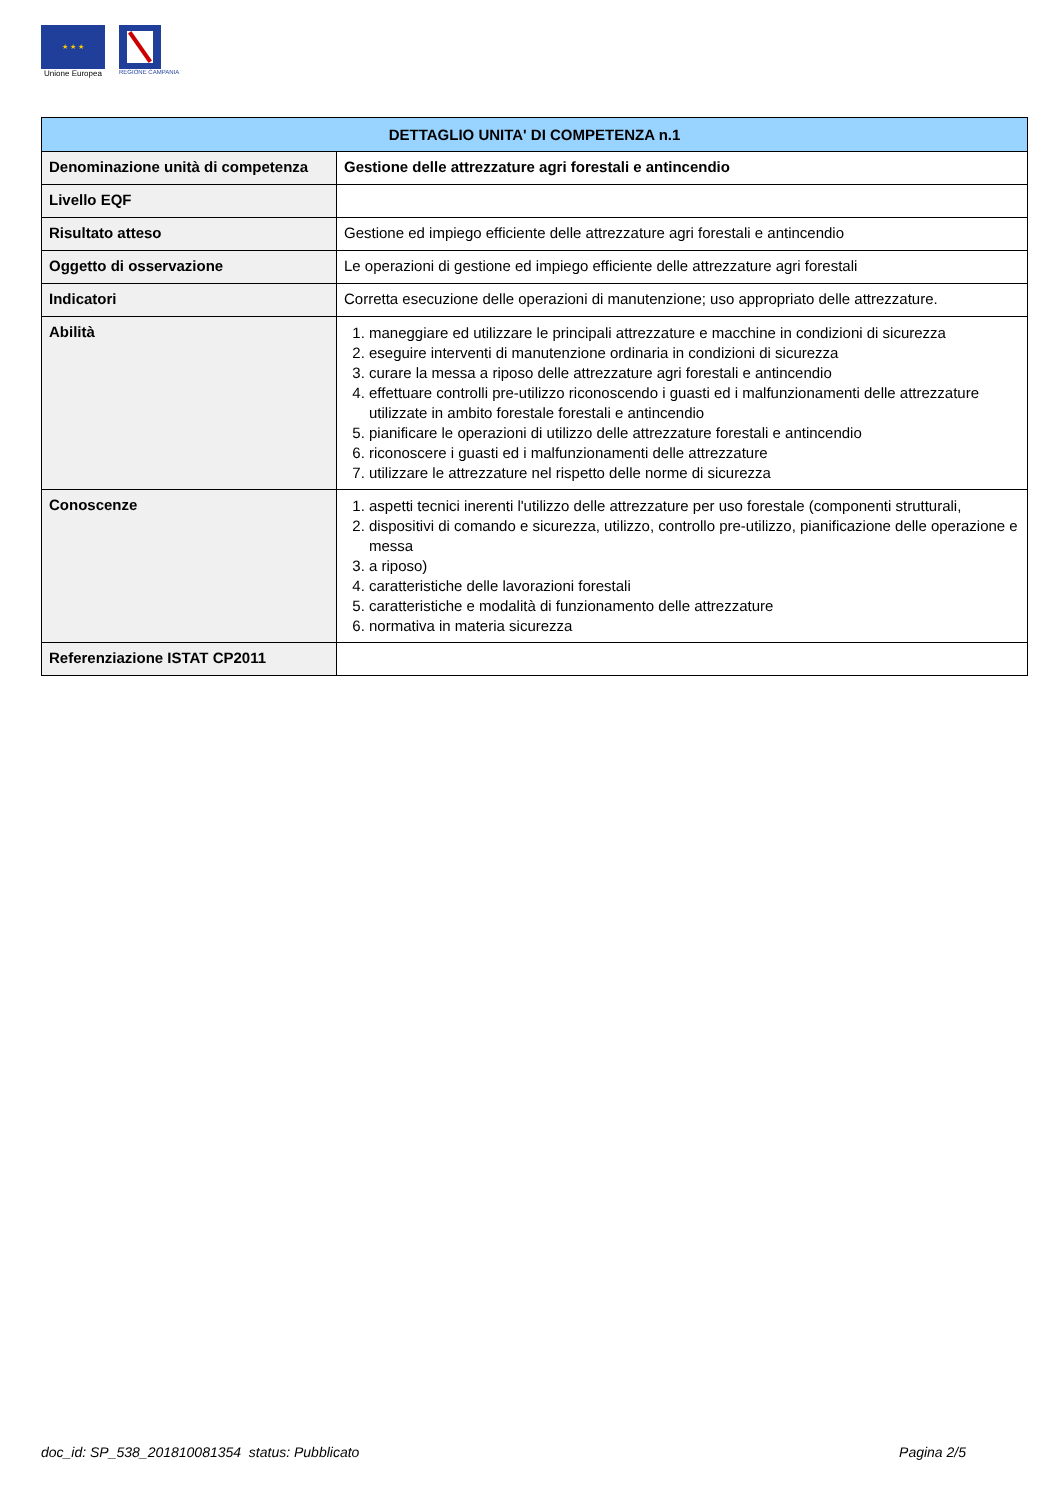★ ★ ★
Unione Europea
REGIONE CAMPANIA
| DETTAGLIO UNITA' DI COMPETENZA n.1 | |
| --- | --- |
| Denominazione unità di competenza | Gestione delle attrezzature agri forestali e antincendio |
| Livello EQF | |
| Risultato atteso | Gestione ed impiego efficiente delle attrezzature agri forestali e antincendio |
| Oggetto di osservazione | Le operazioni di gestione ed impiego efficiente delle attrezzature agri forestali |
| Indicatori | Corretta esecuzione delle operazioni di manutenzione; uso appropriato delle attrezzature. |
| Abilità | 1. maneggiare ed utilizzare le principali attrezzature e macchine in condizioni di sicurezza 2. eseguire interventi di manutenzione ordinaria in condizioni di sicurezza 3. curare la messa a riposo delle attrezzature agri forestali e antincendio 4. effettuare controlli pre-utilizzo riconoscendo i guasti ed i malfunzionamenti delle attrezzature utilizzate in ambito forestale forestali e antincendio 5. pianificare le operazioni di utilizzo delle attrezzature forestali e antincendio 6. riconoscere i guasti ed i malfunzionamenti delle attrezzature 7. utilizzare le attrezzature nel rispetto delle norme di sicurezza |
| Conoscenze | 1. aspetti tecnici inerenti l'utilizzo delle attrezzature per uso forestale (componenti strutturali, 2. dispositivi di comando e sicurezza, utilizzo, controllo pre-utilizzo, pianificazione delle operazione e messa 3. a riposo) 4. caratteristiche delle lavorazioni forestali 5. caratteristiche e modalità di funzionamento delle attrezzature 6. normativa in materia sicurezza |
| Referenziazione ISTAT CP2011 | |
doc_id: SP_538_201810081354 status: Pubblicato Pagina 2/5